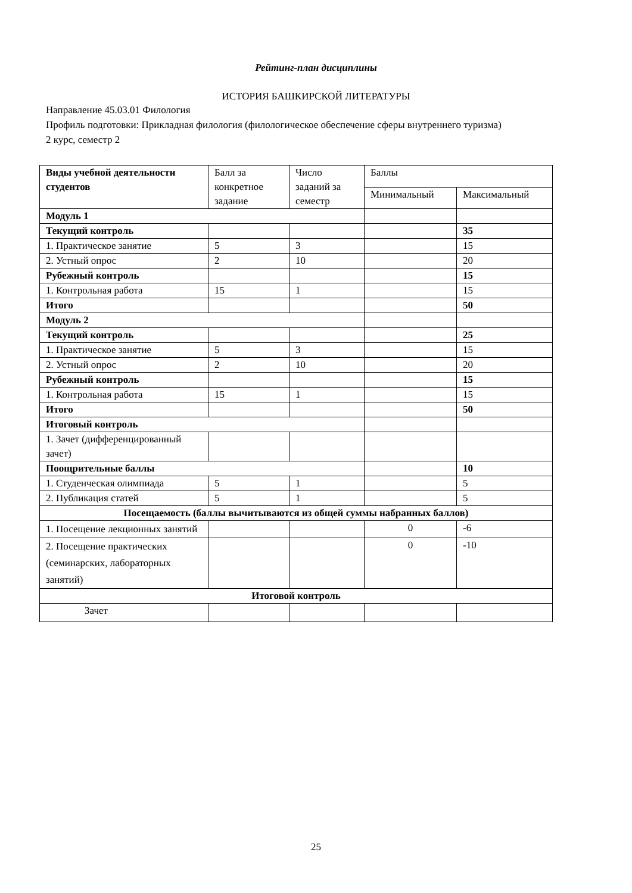Рейтинг-план дисциплины
ИСТОРИЯ БАШКИРСКОЙ ЛИТЕРАТУРЫ
Направление 45.03.01 Филология
Профиль подготовки: Прикладная филология (филологическое обеспечение сферы внутреннего туризма)
2 курс, семестр 2
| Виды учебной деятельности студентов | Балл за конкретное задание | Число заданий за семестр | Баллы | |
| --- | --- | --- | --- | --- |
| | | | Минимальный | Максимальный |
| Модуль 1 | | | | |
| Текущий контроль | | | | 35 |
| 1. Практическое занятие | 5 | 3 | | 15 |
| 2. Устный опрос | 2 | 10 | | 20 |
| Рубежный контроль | | | | 15 |
| 1. Контрольная работа | 15 | 1 | | 15 |
| Итого | | | | 50 |
| Модуль 2 | | | | |
| Текущий контроль | | | | 25 |
| 1. Практическое занятие | 5 | 3 | | 15 |
| 2. Устный опрос | 2 | 10 | | 20 |
| Рубежный контроль | | | | 15 |
| 1. Контрольная работа | 15 | 1 | | 15 |
| Итого | | | | 50 |
| Итоговый контроль | | | | |
| 1. Зачет (дифференцированный зачет) | | | | |
| Поощрительные баллы | | | | 10 |
| 1. Студенческая олимпиада | 5 | 1 | | 5 |
| 2. Публикация статей | 5 | 1 | | 5 |
| Посещаемость (баллы вычитываются из общей суммы набранных баллов) | | | | |
| 1. Посещение лекционных занятий | | | 0 | -6 |
| 2. Посещение практических (семинарских, лабораторных занятий) | | | 0 | -10 |
| Итоговой контроль | | | | |
| Зачет | | | | |
25